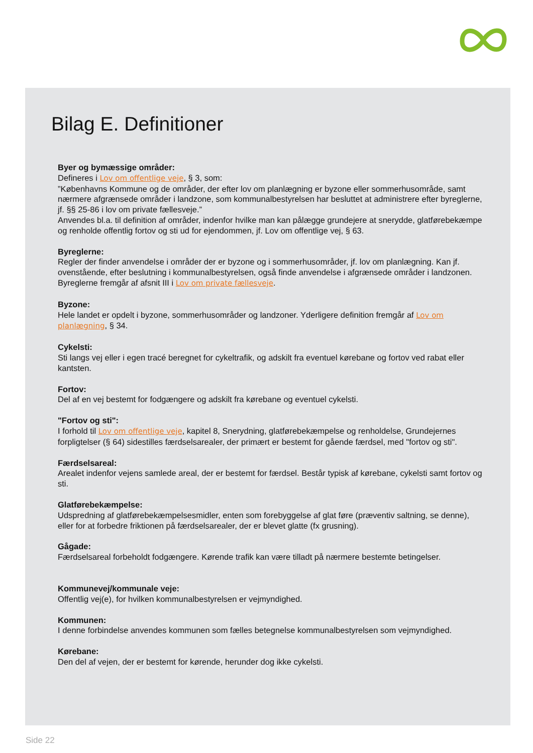Bilag E. Definitioner
Byer og bymæssige områder:
Defineres i Lov om offentlige veje, § 3, som:
”Københavns Kommune og de områder, der efter lov om planlægning er byzone eller sommerhusområde, samt nærmere afgrænsede områder i landzone, som kommunalbestyrelsen har besluttet at administrere efter byreglerne, jf. §§ 25-86 i lov om private fællesveje.”
Anvendes bl.a. til definition af områder, indenfor hvilke man kan pålægge grundejere at snerydde, glatførebekæmpe og renholde offentlig fortov og sti ud for ejendommen, jf. Lov om offentlige vej, § 63.
Byreglerne:
Regler der finder anvendelse i områder der er byzone og i sommerhusområder, jf. lov om planlægning. Kan jf. ovenstående, efter beslutning i kommunalbestyrelsen, også finde anvendelse i afgrænsede områder i landzonen. Byreglerne fremgår af afsnit III i Lov om private fællesveje.
Byzone:
Hele landet er opdelt i byzone, sommerhusområder og landzoner. Yderligere definition fremgår af Lov om planlægning, § 34.
Cykelsti:
Sti langs vej eller i egen tracé beregnet for cykeltrafik, og adskilt fra eventuel kørebane og fortov ved rabat eller kantsten.
Fortov:
Del af en vej bestemt for fodgængere og adskilt fra kørebane og eventuel cykelsti.
"Fortov og sti":
I forhold til Lov om offentlige veje, kapitel 8, Snerydning, glatførebekæmpelse og renholdelse, Grundejernes forpligtelser (§ 64) sidestilles færdselsarealer, der primært er bestemt for gående færdsel, med "fortov og sti".
Færdselsareal:
Arealet indenfor vejens samlede areal, der er bestemt for færdsel. Består typisk af kørebane, cykelsti samt fortov og sti.
Glatførebekæmpelse:
Udspredning af glatførebekæmpelsesmidler, enten som forebyggelse af glat føre (præventiv saltning, se denne), eller for at forbedre friktionen på færdselsarealer, der er blevet glatte (fx grusning).
Gågade:
Færdselsareal forbeholdt fodgængere. Kørende trafik kan være tilladt på nærmere bestemte betingelser.
Kommunevej/kommunale veje:
Offentlig vej(e), for hvilken kommunalbestyrelsen er vejmyndighed.
Kommunen:
I denne forbindelse anvendes kommunen som fælles betegnelse kommunalbestyrelsen som vejmyndighed.
Kørebane:
Den del af vejen, der er bestemt for kørende, herunder dog ikke cykelsti.
Side 22